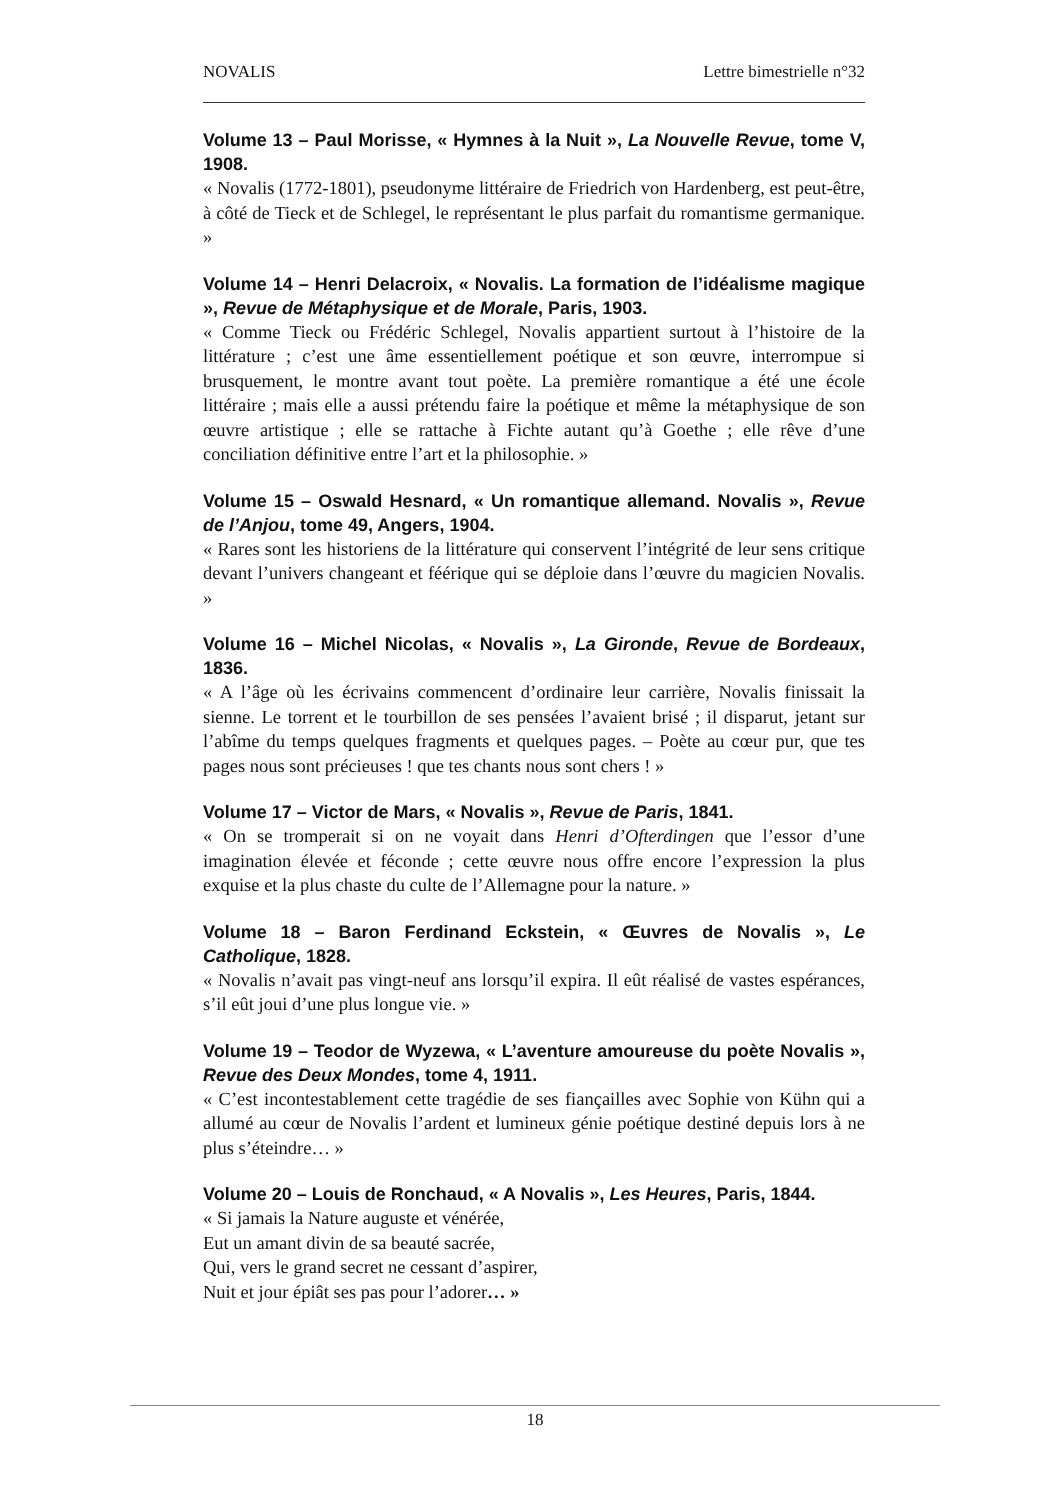NOVALIS Lettre bimestrielle n°32
Volume 13 – Paul Morisse, « Hymnes à la Nuit », La Nouvelle Revue, tome V, 1908.
« Novalis (1772-1801), pseudonyme littéraire de Friedrich von Hardenberg, est peut-être, à côté de Tieck et de Schlegel, le représentant le plus parfait du romantisme germanique. »
Volume 14 – Henri Delacroix, « Novalis. La formation de l’idéalisme magique », Revue de Métaphysique et de Morale, Paris, 1903.
« Comme Tieck ou Frédéric Schlegel, Novalis appartient surtout à l’histoire de la littérature ; c’est une âme essentiellement poétique et son œuvre, interrompue si brusquement, le montre avant tout poète. La première romantique a été une école littéraire ; mais elle a aussi prétendu faire la poétique et même la métaphysique de son œuvre artistique ; elle se rattache à Fichte autant qu’à Goethe ; elle rêve d’une conciliation définitive entre l’art et la philosophie. »
Volume 15 – Oswald Hesnard, « Un romantique allemand. Novalis », Revue de l’Anjou, tome 49, Angers, 1904.
« Rares sont les historiens de la littérature qui conservent l’intégrité de leur sens critique devant l’univers changeant et féérique qui se déploie dans l’œuvre du magicien Novalis. »
Volume 16 – Michel Nicolas, « Novalis », La Gironde, Revue de Bordeaux, 1836.
« A l’âge où les écrivains commencent d’ordinaire leur carrière, Novalis finissait la sienne. Le torrent et le tourbillon de ses pensées l’avaient brisé ; il disparut, jetant sur l’abîme du temps quelques fragments et quelques pages. – Poète au cœur pur, que tes pages nous sont précieuses ! que tes chants nous sont chers ! »
Volume 17 – Victor de Mars, « Novalis », Revue de Paris, 1841.
« On se tromperait si on ne voyait dans Henri d’Ofterdingen que l’essor d’une imagination élevée et féconde ; cette œuvre nous offre encore l’expression la plus exquise et la plus chaste du culte de l’Allemagne pour la nature. »
Volume 18 – Baron Ferdinand Eckstein, « Œuvres de Novalis », Le Catholique, 1828.
« Novalis n’avait pas vingt-neuf ans lorsqu’il expira. Il eût réalisé de vastes espérances, s’il eût joui d’une plus longue vie. »
Volume 19 – Teodor de Wyzewa, « L’aventure amoureuse du poète Novalis », Revue des Deux Mondes, tome 4, 1911.
« C’est incontestablement cette tragédie de ses fiançailles avec Sophie von Kühn qui a allumé au cœur de Novalis l’ardent et lumineux génie poétique destiné depuis lors à ne plus s’éteindre… »
Volume 20 – Louis de Ronchaud, « A Novalis », Les Heures, Paris, 1844.
« Si jamais la Nature auguste et vénérée,
Eut un amant divin de sa beauté sacrée,
Qui, vers le grand secret ne cessant d’aspirer,
Nuit et jour épiât ses pas pour l’adorer… »
18